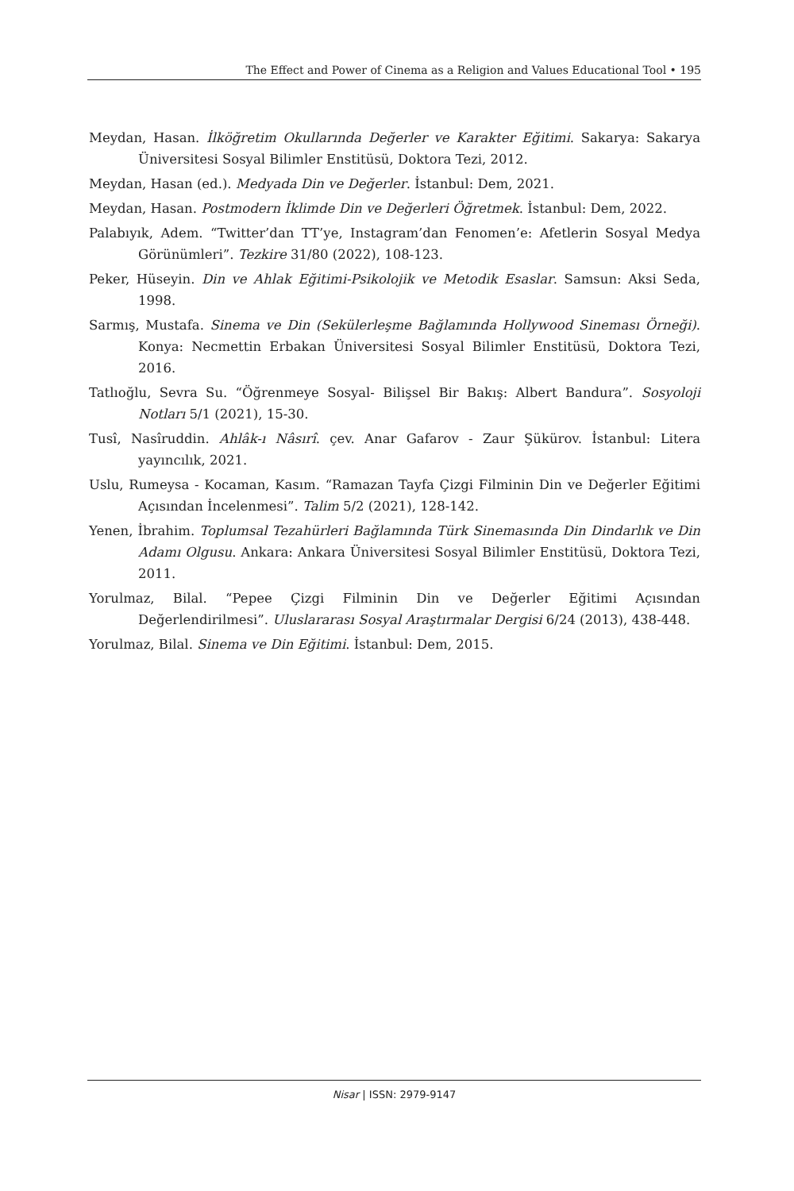The Effect and Power of Cinema as a Religion and Values Educational Tool • 195
Meydan, Hasan. İlköğretim Okullarında Değerler ve Karakter Eğitimi. Sakarya: Sakarya Üniversitesi Sosyal Bilimler Enstitüsü, Doktora Tezi, 2012.
Meydan, Hasan (ed.). Medyada Din ve Değerler. İstanbul: Dem, 2021.
Meydan, Hasan. Postmodern İklimde Din ve Değerleri Öğretmek. İstanbul: Dem, 2022.
Palabıyık, Adem. “Twitter’dan TT’ye, Instagram’dan Fenomen’e: Afetlerin Sosyal Medya Görünümleri”. Tezkire 31/80 (2022), 108-123.
Peker, Hüseyin. Din ve Ahlak Eğitimi-Psikolojik ve Metodik Esaslar. Samsun: Aksi Seda, 1998.
Sarmış, Mustafa. Sinema ve Din (Sekülerleşme Bağlamında Hollywood Sineması Örneği). Konya: Necmettin Erbakan Üniversitesi Sosyal Bilimler Enstitüsü, Doktora Tezi, 2016.
Tatlıoğlu, Sevra Su. “Öğrenmeye Sosyal- Bilişsel Bir Bakış: Albert Bandura”. Sosyoloji Notları 5/1 (2021), 15-30.
Tusî, Nasîruddin. Ahlâk-ı Nâsırî. çev. Anar Gafarov - Zaur Şükürov. İstanbul: Litera yayıncılık, 2021.
Uslu, Rumeysa - Kocaman, Kasım. “Ramazan Tayfa Çizgi Filminin Din ve Değerler Eğitimi Açısından İncelenmesi”. Talim 5/2 (2021), 128-142.
Yenen, İbrahim. Toplumsal Tezahürleri Bağlamında Türk Sinemasında Din Dindarlık ve Din Adamı Olgusu. Ankara: Ankara Üniversitesi Sosyal Bilimler Enstitüsü, Doktora Tezi, 2011.
Yorulmaz, Bilal. “Pepee Çizgi Filminin Din ve Değerler Eğitimi Açısından Değerlendirilmesi”. Uluslararası Sosyal Araştırmalar Dergisi 6/24 (2013), 438-448.
Yorulmaz, Bilal. Sinema ve Din Eğitimi. İstanbul: Dem, 2015.
Nisar | ISSN: 2979-9147